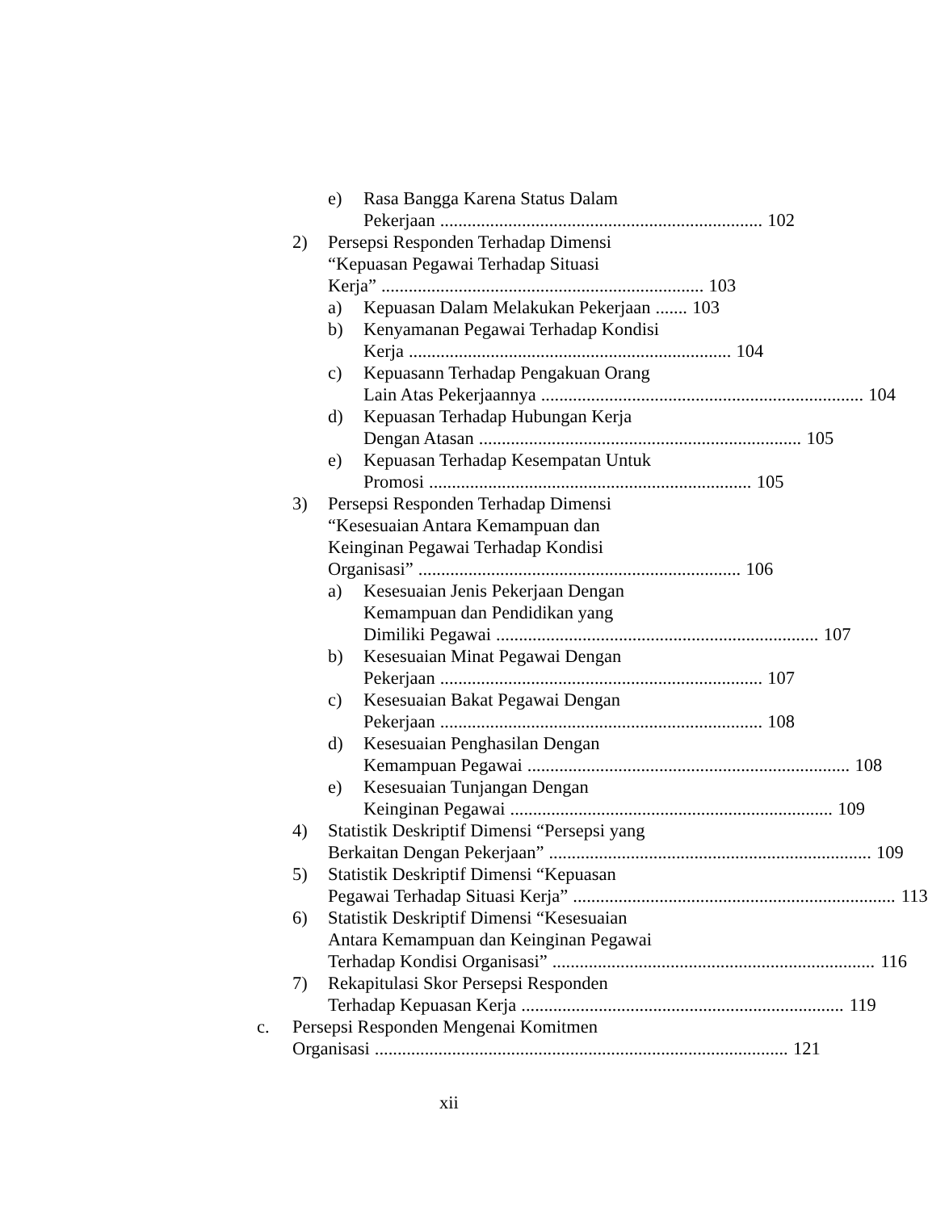e) Rasa Bangga Karena Status Dalam
Pekerjaan....................................................................... 102
2) Persepsi Responden Terhadap Dimensi
“Kepuasan Pegawai Terhadap Situasi
Kerja”....................................................................... 103
a) Kepuasan Dalam Melakukan Pekerjaan....... 103
b) Kenyamanan Pegawai Terhadap Kondisi
Kerja....................................................................... 104
c) Kepuasann Terhadap Pengakuan Orang
Lain Atas Pekerjaannya....................................................................... 104
d) Kepuasan Terhadap Hubungan Kerja
Dengan Atasan....................................................................... 105
e) Kepuasan Terhadap Kesempatan Untuk
Promosi....................................................................... 105
3) Persepsi Responden Terhadap Dimensi
“Kesesuaian Antara Kemampuan dan
Keinginan Pegawai Terhadap Kondisi
Organisasi”....................................................................... 106
a) Kesesuaian Jenis Pekerjaan Dengan
Kemampuan dan Pendidikan yang
Dimiliki Pegawai....................................................................... 107
b) Kesesuaian Minat Pegawai Dengan
Pekerjaan....................................................................... 107
c) Kesesuaian Bakat Pegawai Dengan
Pekerjaan....................................................................... 108
d) Kesesuaian Penghasilan Dengan
Kemampuan Pegawai....................................................................... 108
e) Kesesuaian Tunjangan Dengan
Keinginan Pegawai....................................................................... 109
4) Statistik Deskriptif Dimensi “Persepsi yang
Berkaitan Dengan Pekerjaan”....................................................................... 109
5) Statistik Deskriptif Dimensi “Kepuasan
Pegawai Terhadap Situasi Kerja”....................................................................... 113
6) Statistik Deskriptif Dimensi “Kesesuaian
Antara Kemampuan dan Keinginan Pegawai
Terhadap Kondisi Organisasi”....................................................................... 116
7) Rekapitulasi Skor Persepsi Responden
Terhadap Kepuasan Kerja....................................................................... 119
c. Persepsi Responden Mengenai Komitmen
Organisasi........................................................................................... 121
xii